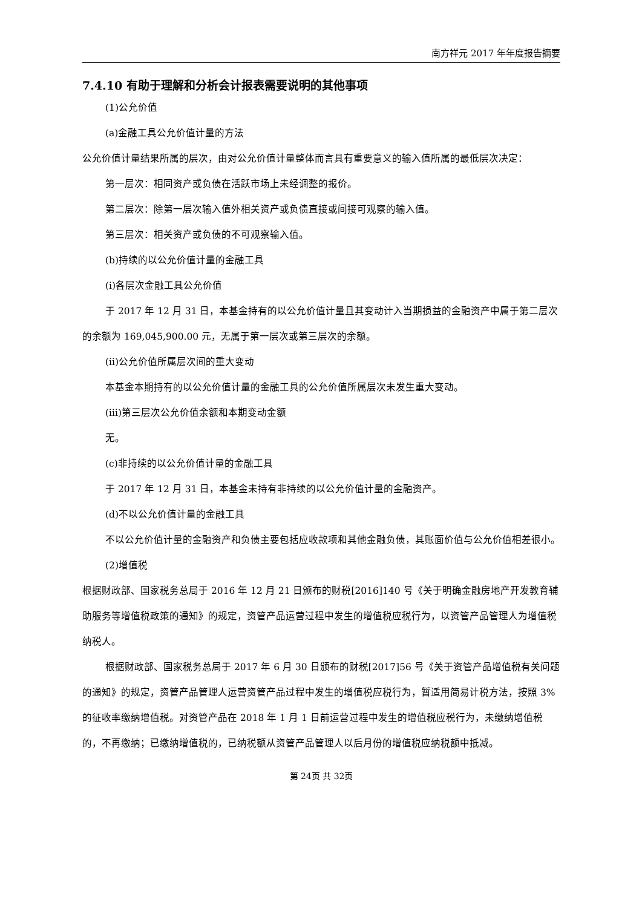南方祥元 2017 年年度报告摘要
7.4.10 有助于理解和分析会计报表需要说明的其他事项
(1)公允价值
(a)金融工具公允价值计量的方法
公允价值计量结果所属的层次，由对公允价值计量整体而言具有重要意义的输入值所属的最低层次决定：
第一层次：相同资产或负债在活跃市场上未经调整的报价。
第二层次：除第一层次输入值外相关资产或负债直接或间接可观察的输入值。
第三层次：相关资产或负债的不可观察输入值。
(b)持续的以公允价值计量的金融工具
(i)各层次金融工具公允价值
于 2017 年 12 月 31 日，本基金持有的以公允价值计量且其变动计入当期损益的金融资产中属于第二层次的余额为 169,045,900.00 元，无属于第一层次或第三层次的余额。
(ii)公允价值所属层次间的重大变动
本基金本期持有的以公允价值计量的金融工具的公允价值所属层次未发生重大变动。
(iii)第三层次公允价值余额和本期变动金额
无。
(c)非持续的以公允价值计量的金融工具
于 2017 年 12 月 31 日，本基金未持有非持续的以公允价值计量的金融资产。
(d)不以公允价值计量的金融工具
不以公允价值计量的金融资产和负债主要包括应收款项和其他金融负债，其账面价值与公允价值相差很小。
(2)增值税
根据财政部、国家税务总局于 2016 年 12 月 21 日颁布的财税[2016]140 号《关于明确金融房地产开发教育辅助服务等增值税政策的通知》的规定，资管产品运营过程中发生的增值税应税行为，以资管产品管理人为增值税纳税人。
根据财政部、国家税务总局于 2017 年 6 月 30 日颁布的财税[2017]56 号《关于资管产品增值税有关问题的通知》的规定，资管产品管理人运营资管产品过程中发生的增值税应税行为，暂适用简易计税方法，按照 3%的征收率缴纳增值税。对资管产品在 2018 年 1 月 1 日前运营过程中发生的增值税应税行为，未缴纳增值税的，不再缴纳；已缴纳增值税的，已纳税额从资管产品管理人以后月份的增值税应纳税额中抵减。
第 24页 共 32页